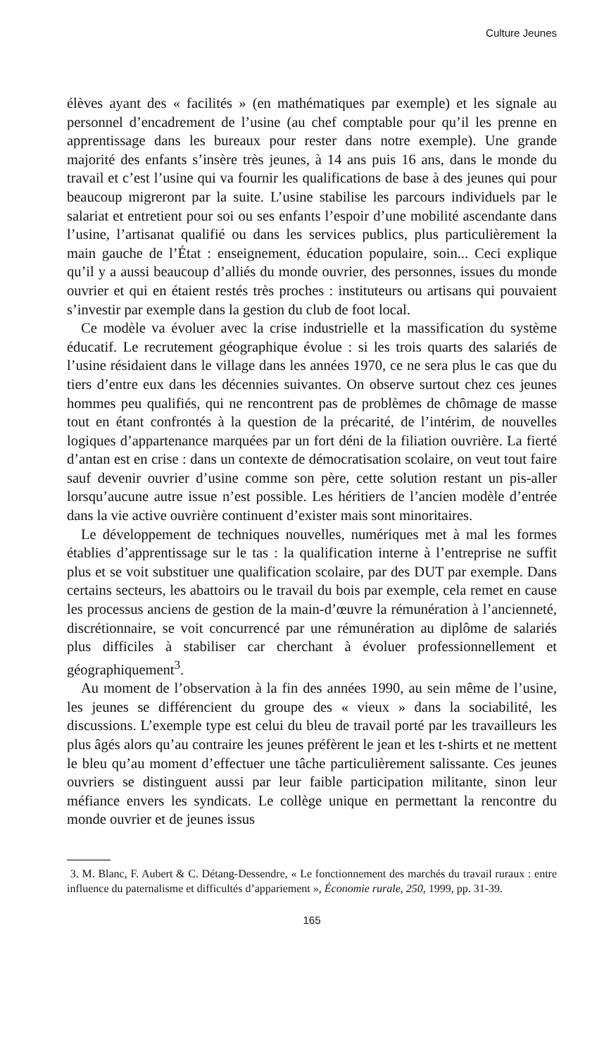Culture Jeunes
élèves ayant des « facilités » (en mathématiques par exemple) et les signale au personnel d’encadrement de l’usine (au chef comptable pour qu’il les prenne en apprentissage dans les bureaux pour rester dans notre exemple). Une grande majorité des enfants s’insère très jeunes, à 14 ans puis 16 ans, dans le monde du travail et c’est l’usine qui va fournir les qualifications de base à des jeunes qui pour beaucoup migreront par la suite. L’usine stabilise les parcours individuels par le salariat et entretient pour soi ou ses enfants l’espoir d’une mobilité ascendante dans l’usine, l’artisanat qualifié ou dans les services publics, plus particulièrement la main gauche de l’État : enseignement, éducation populaire, soin... Ceci explique qu’il y a aussi beaucoup d’alliés du monde ouvrier, des personnes, issues du monde ouvrier et qui en étaient restés très proches : instituteurs ou artisans qui pouvaient s’investir par exemple dans la gestion du club de foot local.
Ce modèle va évoluer avec la crise industrielle et la massification du système éducatif. Le recrutement géographique évolue : si les trois quarts des salariés de l’usine résidaient dans le village dans les années 1970, ce ne sera plus le cas que du tiers d’entre eux dans les décennies suivantes. On observe surtout chez ces jeunes hommes peu qualifiés, qui ne rencontrent pas de problèmes de chômage de masse tout en étant confrontés à la question de la précarité, de l’intérim, de nouvelles logiques d’appartenance marquées par un fort déni de la filiation ouvrière. La fierté d’antan est en crise : dans un contexte de démocratisation scolaire, on veut tout faire sauf devenir ouvrier d’usine comme son père, cette solution restant un pis-aller lorsqu’aucune autre issue n’est possible. Les héritiers de l’ancien modèle d’entrée dans la vie active ouvrière continuent d’exister mais sont minoritaires.
Le développement de techniques nouvelles, numériques met à mal les formes établies d’apprentissage sur le tas : la qualification interne à l’entreprise ne suffit plus et se voit substituer une qualification scolaire, par des DUT par exemple. Dans certains secteurs, les abattoirs ou le travail du bois par exemple, cela remet en cause les processus anciens de gestion de la main-d’œuvre la rémunération à l’ancienneté, discrétionnaire, se voit concurrencé par une rémunération au diplôme de salariés plus difficiles à stabiliser car cherchant à évoluer professionnellement et géographiquement<sup>3</sup>.
Au moment de l’observation à la fin des années 1990, au sein même de l’usine, les jeunes se différencient du groupe des « vieux » dans la sociabilité, les discussions. L’exemple type est celui du bleu de travail porté par les travailleurs les plus âgés alors qu’au contraire les jeunes préfèrent le jean et les t-shirts et ne mettent le bleu qu’au moment d’effectuer une tâche particulièrement salissante. Ces jeunes ouvriers se distinguent aussi par leur faible participation militante, sinon leur méfiance envers les syndicats. Le collège unique en permettant la rencontre du monde ouvrier et de jeunes issus
3. M. Blanc, F. Aubert & C. Détang-Dessendre, « Le fonctionnement des marchés du travail ruraux : entre influence du paternalisme et difficultés d’appariement », Économie rurale, 250, 1999, pp. 31-39.
165